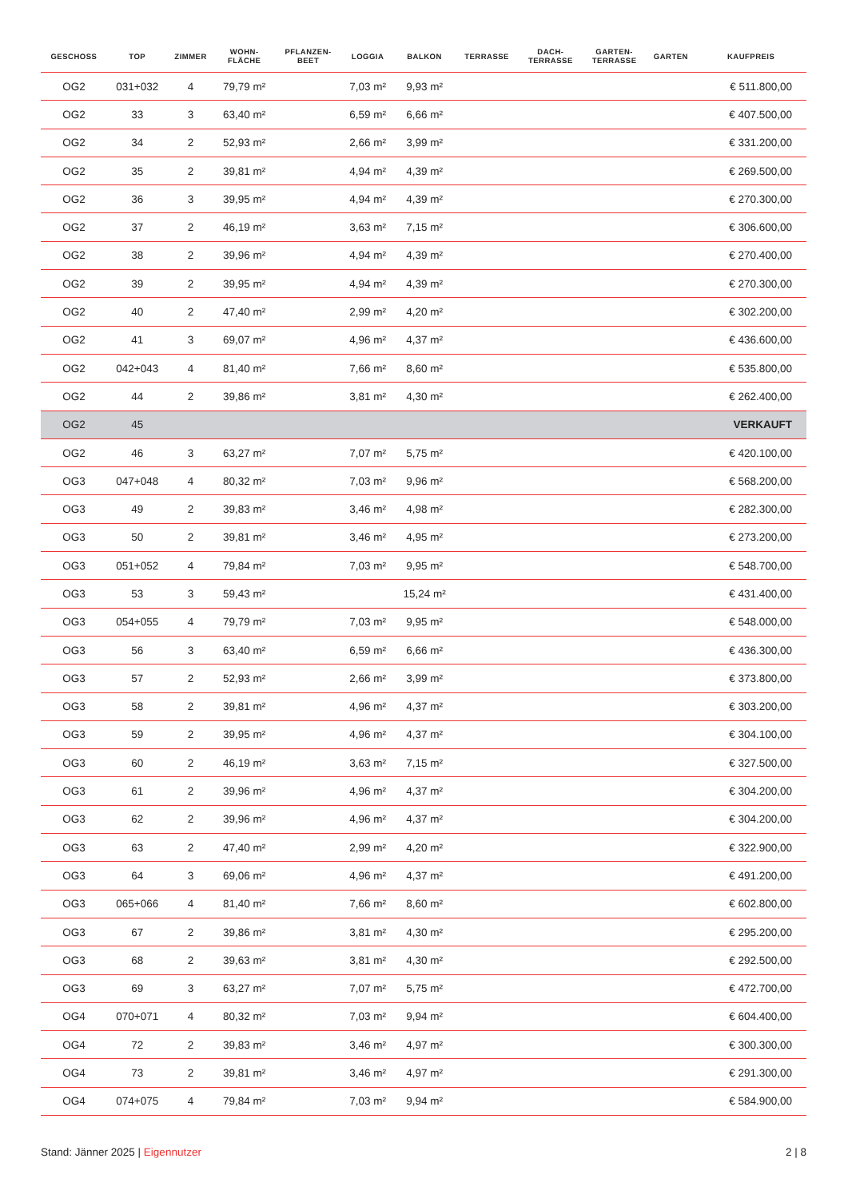| GESCHOSS | TOP | ZIMMER | WOHN- FLÄCHE | PFLANZEN- BEET | LOGGIA | BALKON | TERRASSE | DACH- TERRASSE | GARTEN- TERRASSE | GARTEN | KAUFPREIS |
| --- | --- | --- | --- | --- | --- | --- | --- | --- | --- | --- | --- |
| OG2 | 031+032 | 4 | 79,79 m² | | 7,03 m² | 9,93 m² | | | | | € 511.800,00 |
| OG2 | 33 | 3 | 63,40 m² | | 6,59 m² | 6,66 m² | | | | | € 407.500,00 |
| OG2 | 34 | 2 | 52,93 m² | | 2,66 m² | 3,99 m² | | | | | € 331.200,00 |
| OG2 | 35 | 2 | 39,81 m² | | 4,94 m² | 4,39 m² | | | | | € 269.500,00 |
| OG2 | 36 | 3 | 39,95 m² | | 4,94 m² | 4,39 m² | | | | | € 270.300,00 |
| OG2 | 37 | 2 | 46,19 m² | | 3,63 m² | 7,15 m² | | | | | € 306.600,00 |
| OG2 | 38 | 2 | 39,96 m² | | 4,94 m² | 4,39 m² | | | | | € 270.400,00 |
| OG2 | 39 | 2 | 39,95 m² | | 4,94 m² | 4,39 m² | | | | | € 270.300,00 |
| OG2 | 40 | 2 | 47,40 m² | | 2,99 m² | 4,20 m² | | | | | € 302.200,00 |
| OG2 | 41 | 3 | 69,07 m² | | 4,96 m² | 4,37 m² | | | | | € 436.600,00 |
| OG2 | 042+043 | 4 | 81,40 m² | | 7,66 m² | 8,60 m² | | | | | € 535.800,00 |
| OG2 | 44 | 2 | 39,86 m² | | 3,81 m² | 4,30 m² | | | | | € 262.400,00 |
| OG2 | 45 | | | | | | | | | | VERKAUFT |
| OG2 | 46 | 3 | 63,27 m² | | 7,07 m² | 5,75 m² | | | | | € 420.100,00 |
| OG3 | 047+048 | 4 | 80,32 m² | | 7,03 m² | 9,96 m² | | | | | € 568.200,00 |
| OG3 | 49 | 2 | 39,83 m² | | 3,46 m² | 4,98 m² | | | | | € 282.300,00 |
| OG3 | 50 | 2 | 39,81 m² | | 3,46 m² | 4,95 m² | | | | | € 273.200,00 |
| OG3 | 051+052 | 4 | 79,84 m² | | 7,03 m² | 9,95 m² | | | | | € 548.700,00 |
| OG3 | 53 | 3 | 59,43 m² | | | 15,24 m² | | | | | € 431.400,00 |
| OG3 | 054+055 | 4 | 79,79 m² | | 7,03 m² | 9,95 m² | | | | | € 548.000,00 |
| OG3 | 56 | 3 | 63,40 m² | | 6,59 m² | 6,66 m² | | | | | € 436.300,00 |
| OG3 | 57 | 2 | 52,93 m² | | 2,66 m² | 3,99 m² | | | | | € 373.800,00 |
| OG3 | 58 | 2 | 39,81 m² | | 4,96 m² | 4,37 m² | | | | | € 303.200,00 |
| OG3 | 59 | 2 | 39,95 m² | | 4,96 m² | 4,37 m² | | | | | € 304.100,00 |
| OG3 | 60 | 2 | 46,19 m² | | 3,63 m² | 7,15 m² | | | | | € 327.500,00 |
| OG3 | 61 | 2 | 39,96 m² | | 4,96 m² | 4,37 m² | | | | | € 304.200,00 |
| OG3 | 62 | 2 | 39,96 m² | | 4,96 m² | 4,37 m² | | | | | € 304.200,00 |
| OG3 | 63 | 2 | 47,40 m² | | 2,99 m² | 4,20 m² | | | | | € 322.900,00 |
| OG3 | 64 | 3 | 69,06 m² | | 4,96 m² | 4,37 m² | | | | | € 491.200,00 |
| OG3 | 065+066 | 4 | 81,40 m² | | 7,66 m² | 8,60 m² | | | | | € 602.800,00 |
| OG3 | 67 | 2 | 39,86 m² | | 3,81 m² | 4,30 m² | | | | | € 295.200,00 |
| OG3 | 68 | 2 | 39,63 m² | | 3,81 m² | 4,30 m² | | | | | € 292.500,00 |
| OG3 | 69 | 3 | 63,27 m² | | 7,07 m² | 5,75 m² | | | | | € 472.700,00 |
| OG4 | 070+071 | 4 | 80,32 m² | | 7,03 m² | 9,94 m² | | | | | € 604.400,00 |
| OG4 | 72 | 2 | 39,83 m² | | 3,46 m² | 4,97 m² | | | | | € 300.300,00 |
| OG4 | 73 | 2 | 39,81 m² | | 3,46 m² | 4,97 m² | | | | | € 291.300,00 |
| OG4 | 074+075 | 4 | 79,84 m² | | 7,03 m² | 9,94 m² | | | | | € 584.900,00 |
Stand: Jänner 2025 | Eigennutzer 2 | 8